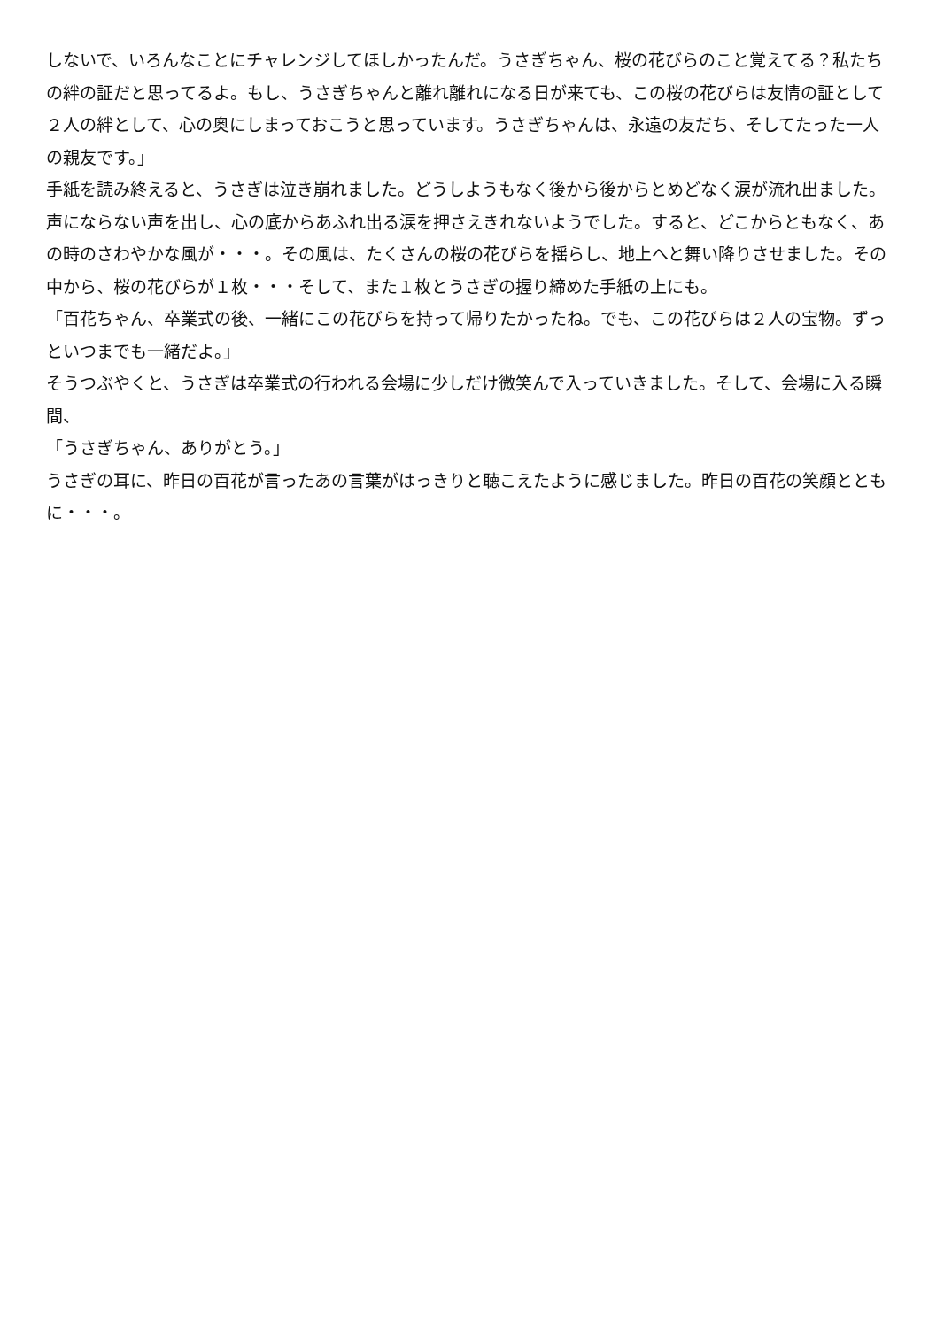しないで、いろんなことにチャレンジしてほしかったんだ。うさぎちゃん、桜の花びらのこと覚えてる？私たちの絆の証だと思ってるよ。もし、うさぎちゃんと離れ離れになる日が来ても、この桜の花びらは友情の証として２人の絆として、心の奥にしまっておこうと思っています。うさぎちゃんは、永遠の友だち、そしてたった一人の親友です。」
手紙を読み終えると、うさぎは泣き崩れました。どうしようもなく後から後からとめどなく涙が流れ出ました。声にならない声を出し、心の底からあふれ出る涙を押さえきれないようでした。すると、どこからともなく、あの時のさわやかな風が・・・。その風は、たくさんの桜の花びらを揺らし、地上へと舞い降りさせました。その中から、桜の花びらが１枚・・・そして、また１枚とうさぎの握り締めた手紙の上にも。
「百花ちゃん、卒業式の後、一緒にこの花びらを持って帰りたかったね。でも、この花びらは２人の宝物。ずっといつまでも一緒だよ。」
そうつぶやくと、うさぎは卒業式の行われる会場に少しだけ微笑んで入っていきました。そして、会場に入る瞬間、
「うさぎちゃん、ありがとう。」
うさぎの耳に、昨日の百花が言ったあの言葉がはっきりと聴こえたように感じました。昨日の百花の笑顔とともに・・・。